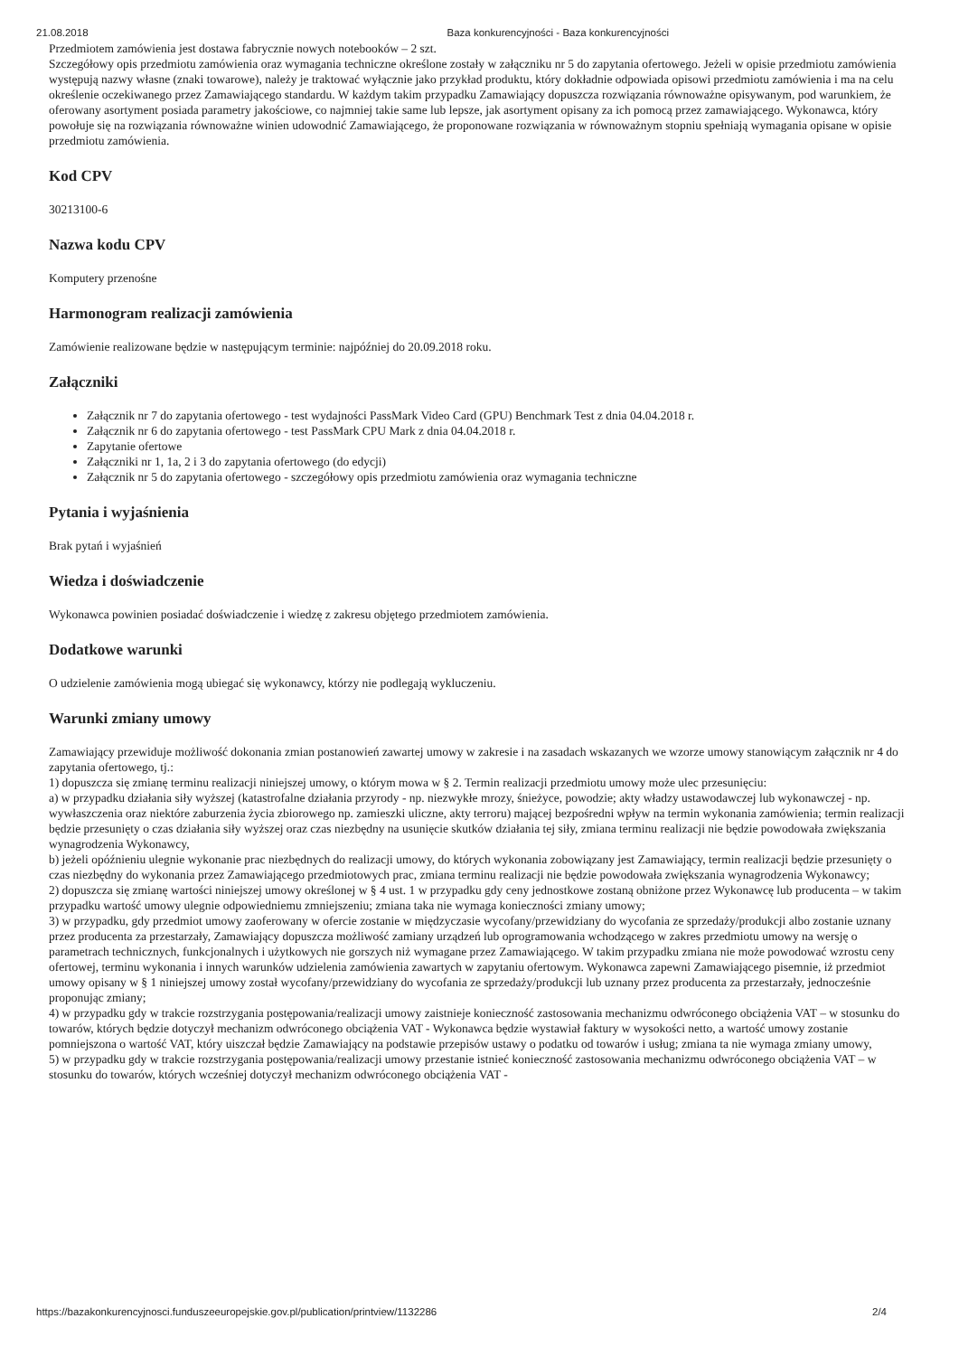21.08.2018 Baza konkurencyjności - Baza konkurencyjności
Przedmiotem zamówienia jest dostawa fabrycznie nowych notebooków – 2 szt.
Szczegółowy opis przedmiotu zamówienia oraz wymagania techniczne określone zostały w załączniku nr 5 do zapytania ofertowego. Jeżeli w opisie przedmiotu zamówienia występują nazwy własne (znaki towarowe), należy je traktować wyłącznie jako przykład produktu, który dokładnie odpowiada opisowi przedmiotu zamówienia i ma na celu określenie oczekiwanego przez Zamawiającego standardu. W każdym takim przypadku Zamawiający dopuszcza rozwiązania równoważne opisywanym, pod warunkiem, że oferowany asortyment posiada parametry jakościowe, co najmniej takie same lub lepsze, jak asortyment opisany za ich pomocą przez zamawiającego. Wykonawca, który powołuje się na rozwiązania równoważne winien udowodnić Zamawiającego, że proponowane rozwiązania w równoważnym stopniu spełniają wymagania opisane w opisie przedmiotu zamówienia.
Kod CPV
30213100-6
Nazwa kodu CPV
Komputery przenośne
Harmonogram realizacji zamówienia
Zamówienie realizowane będzie w następującym terminie: najpóźniej do 20.09.2018 roku.
Załączniki
Załącznik nr 7 do zapytania ofertowego - test wydajności PassMark Video Card (GPU) Benchmark Test z dnia 04.04.2018 r.
Załącznik nr 6 do zapytania ofertowego - test PassMark CPU Mark z dnia 04.04.2018 r.
Zapytanie ofertowe
Załączniki nr 1, 1a, 2 i 3 do zapytania ofertowego (do edycji)
Załącznik nr 5 do zapytania ofertowego - szczegółowy opis przedmiotu zamówienia oraz wymagania techniczne
Pytania i wyjaśnienia
Brak pytań i wyjaśnień
Wiedza i doświadczenie
Wykonawca powinien posiadać doświadczenie i wiedzę z zakresu objętego przedmiotem zamówienia.
Dodatkowe warunki
O udzielenie zamówienia mogą ubiegać się wykonawcy, którzy nie podlegają wykluczeniu.
Warunki zmiany umowy
Zamawiający przewiduje możliwość dokonania zmian postanowień zawartej umowy w zakresie i na zasadach wskazanych we wzorze umowy stanowiącym załącznik nr 4 do zapytania ofertowego, tj.:
1) dopuszcza się zmianę terminu realizacji niniejszej umowy, o którym mowa w § 2. Termin realizacji przedmiotu umowy może ulec przesunięciu:
a) w przypadku działania siły wyższej (katastrofalne działania przyrody - np. niezwykłe mrozy, śnieżyce, powodzie; akty władzy ustawodawczej lub wykonawczej - np. wywłaszczenia oraz niektóre zaburzenia życia zbiorowego np. zamieszki uliczne, akty terroru) mającej bezpośredni wpływ na termin wykonania zamówienia; termin realizacji będzie przesunięty o czas działania siły wyższej oraz czas niezbędny na usunięcie skutków działania tej siły, zmiana terminu realizacji nie będzie powodowała zwiększania wynagrodzenia Wykonawcy,
b) jeżeli opóźnieniu ulegnie wykonanie prac niezbędnych do realizacji umowy, do których wykonania zobowiązany jest Zamawiający, termin realizacji będzie przesunięty o czas niezbędny do wykonania przez Zamawiającego przedmiotowych prac, zmiana terminu realizacji nie będzie powodowała zwiększania wynagrodzenia Wykonawcy;
2) dopuszcza się zmianę wartości niniejszej umowy określonej w § 4 ust. 1 w przypadku gdy ceny jednostkowe zostaną obniżone przez Wykonawcę lub producenta – w takim przypadku wartość umowy ulegnie odpowiedniemu zmniejszeniu; zmiana taka nie wymaga konieczności zmiany umowy;
3) w przypadku, gdy przedmiot umowy zaoferowany w ofercie zostanie w międzyczasie wycofany/przewidziany do wycofania ze sprzedaży/produkcji albo zostanie uznany przez producenta za przestarzały, Zamawiający dopuszcza możliwość zamiany urządzeń lub oprogramowania wchodzącego w zakres przedmiotu umowy na wersję o parametrach technicznych, funkcjonalnych i użytkowych nie gorszych niż wymagane przez Zamawiającego. W takim przypadku zmiana nie może powodować wzrostu ceny ofertowej, terminu wykonania i innych warunków udzielenia zamówienia zawartych w zapytaniu ofertowym. Wykonawca zapewni Zamawiającego pisemnie, iż przedmiot umowy opisany w § 1 niniejszej umowy został wycofany/przewidziany do wycofania ze sprzedaży/produkcji lub uznany przez producenta za przestarzały, jednocześnie proponując zmiany;
4) w przypadku gdy w trakcie rozstrzygania postępowania/realizacji umowy zaistnieje konieczność zastosowania mechanizmu odwróconego obciążenia VAT – w stosunku do towarów, których będzie dotyczył mechanizm odwróconego obciążenia VAT - Wykonawca będzie wystawiał faktury w wysokości netto, a wartość umowy zostanie pomniejszona o wartość VAT, który uiszczał będzie Zamawiający na podstawie przepisów ustawy o podatku od towarów i usług; zmiana ta nie wymaga zmiany umowy,
5) w przypadku gdy w trakcie rozstrzygania postępowania/realizacji umowy przestanie istnieć konieczność zastosowania mechanizmu odwróconego obciążenia VAT – w stosunku do towarów, których wcześniej dotyczył mechanizm odwróconego obciążenia VAT -
https://bazakonkurencyjnosci.funduszeeuropejskie.gov.pl/publication/printview/1132286 2/4